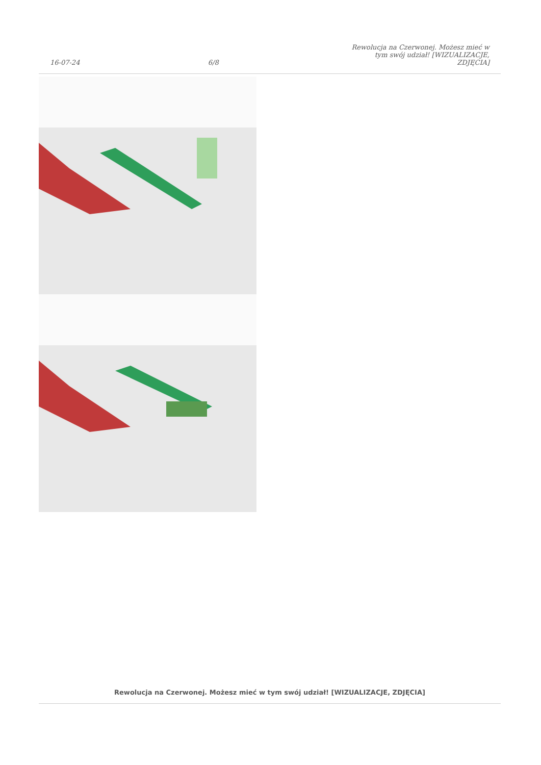16-07-24 6/8 Rewolucja na Czerwonej. Możesz mieć w tym swój udział! [WIZUALIZACJE, ZDJĘCIA]
Rewolucja na Czerwonej. Możesz mieć w tym swój udział! [WIZUALIZACJE, ZDJĘCIA]